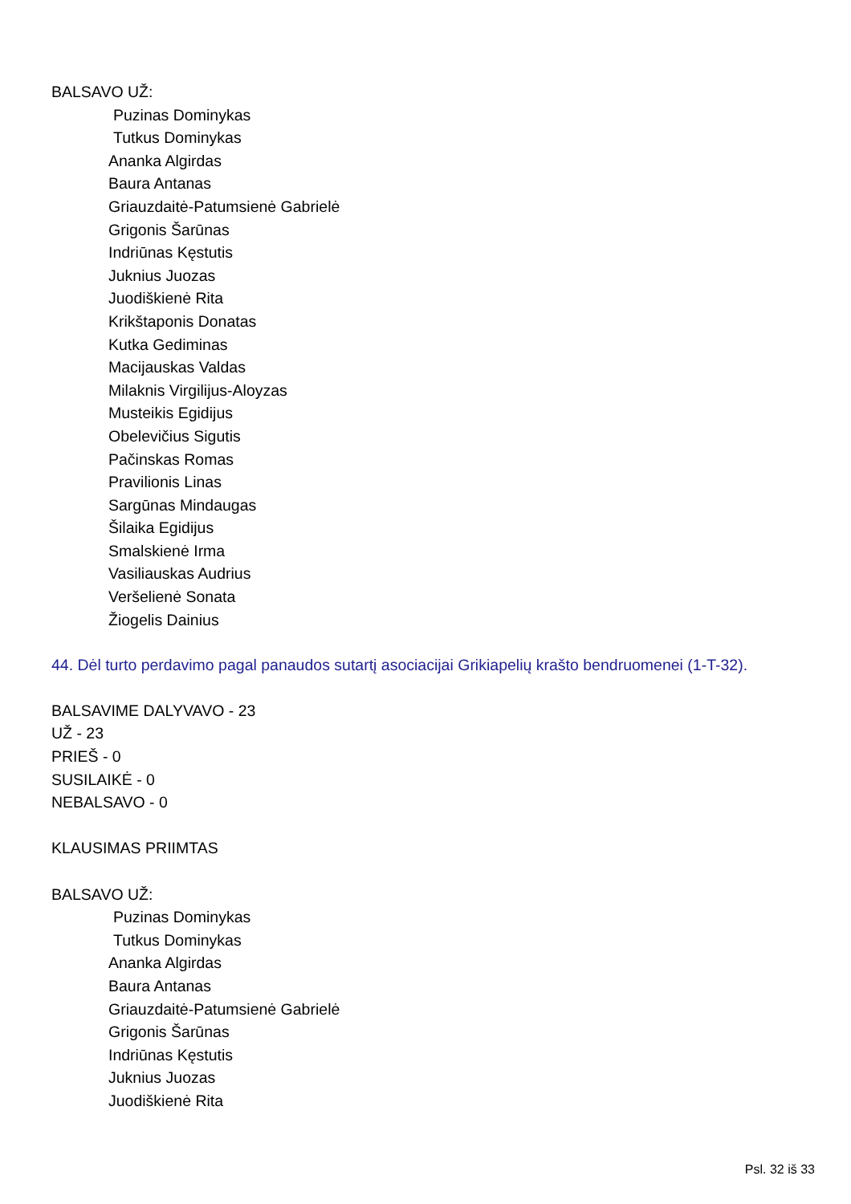BALSAVO UŽ:
Puzinas Dominykas
Tutkus Dominykas
Ananka Algirdas
Baura Antanas
Griauzdaitė-Patumsienė Gabrielė
Grigonis Šarūnas
Indriūnas Kęstutis
Juknius Juozas
Juodiškienė Rita
Krikštaponis Donatas
Kutka Gediminas
Macijauskas Valdas
Milaknis Virgilijus-Aloyzas
Musteikis Egidijus
Obelevičius Sigutis
Pačinskas Romas
Pravilionis Linas
Sargūnas Mindaugas
Šilaika Egidijus
Smalskienė Irma
Vasiliauskas Audrius
Veršelienė Sonata
Žiogelis Dainius
44. Dėl turto perdavimo pagal panaudos sutartį asociacijai Grikiapelių krašto bendruomenei (1-T-32).
BALSAVIME DALYVAVO - 23
UŽ - 23
PRIEŠ - 0
SUSILAIKĖ - 0
NEBALSAVO - 0
KLAUSIMAS PRIIMTAS
BALSAVO UŽ:
Puzinas Dominykas
Tutkus Dominykas
Ananka Algirdas
Baura Antanas
Griauzdaitė-Patumsienė Gabrielė
Grigonis Šarūnas
Indriūnas Kęstutis
Juknius Juozas
Juodiškienė Rita
Psl. 32 iš 33